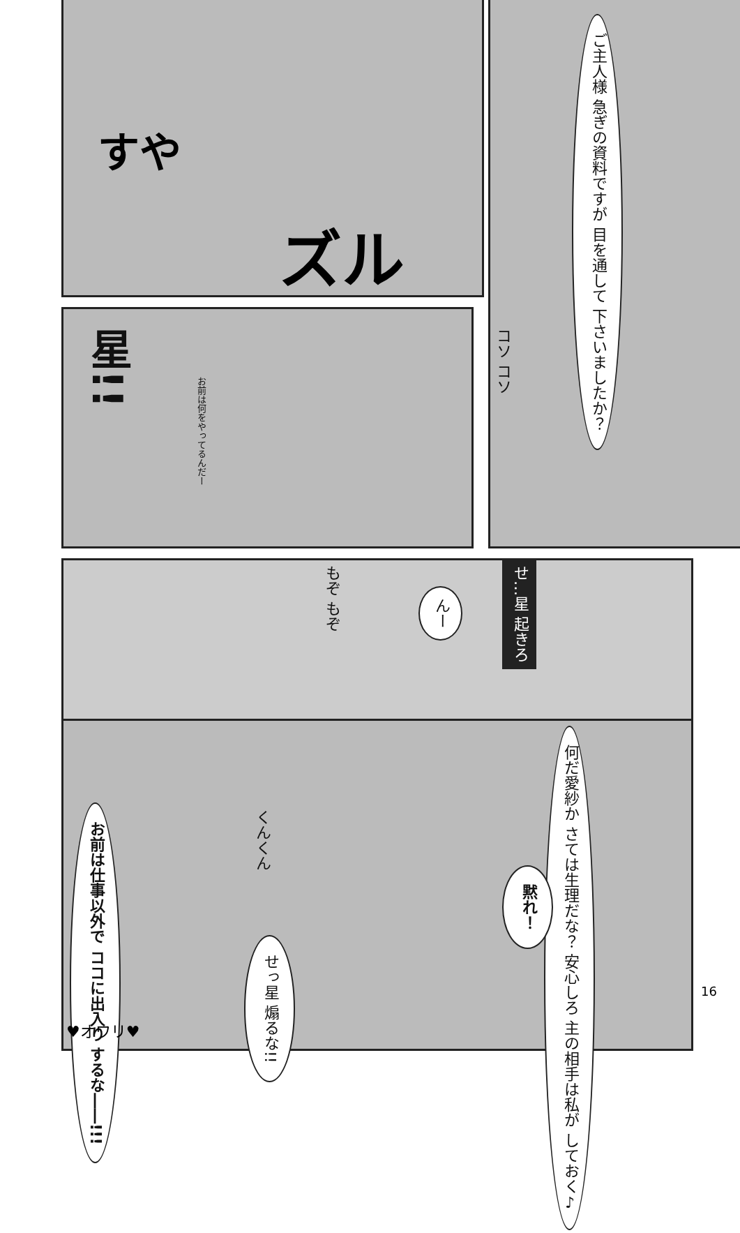ご主人様 急ぎの資料ですが 目を通して 下さいましたか？
すや
ズル
星!!
お前は何をやってるんだー
コソ コソ
もぞ もぞ
んー
せ…星 起きろ
何だ愛紗か さては生理だな？ 安心しろ 主の相手は私が しておく♪
お前は仕事以外で ココに出入り するな――!!!
くんくん
せっ星 煽るな!!
黙れ！
♥オワリ♥
16